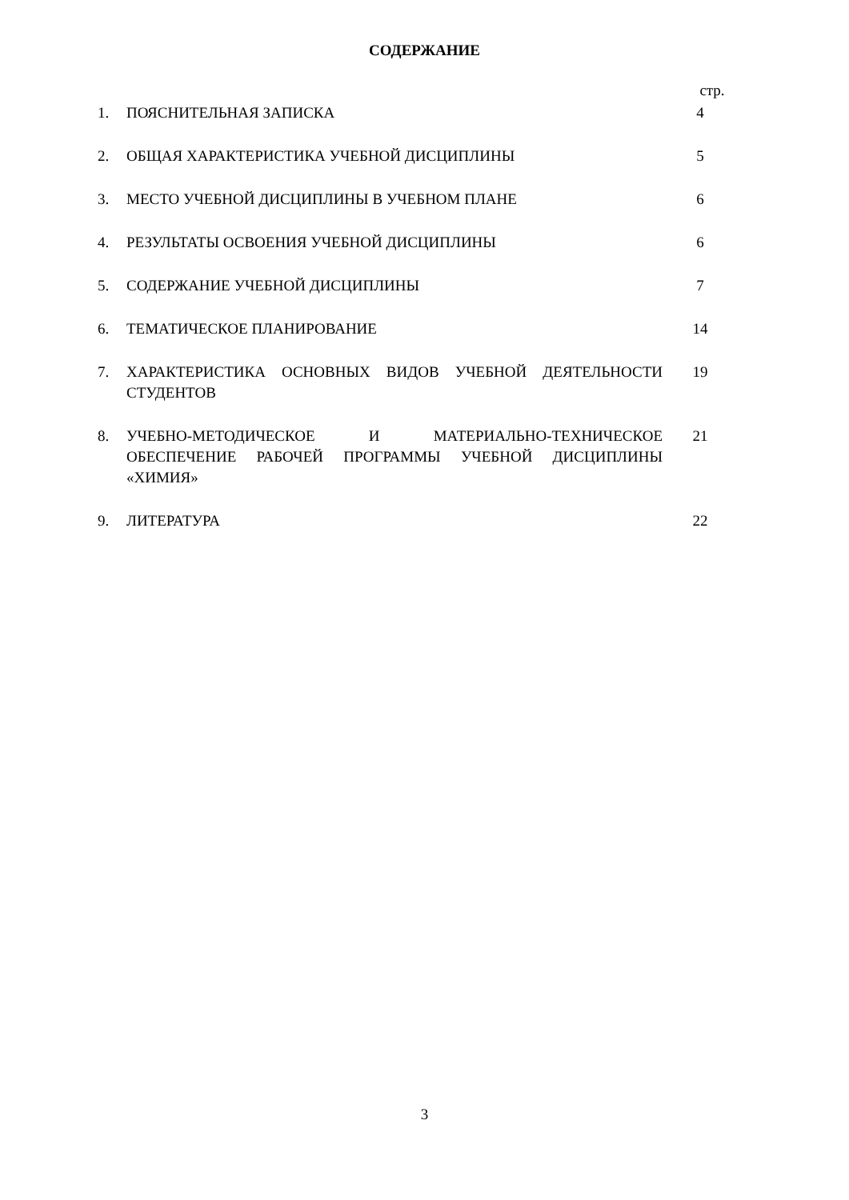СОДЕРЖАНИЕ
| | | стр. |
| 1. | ПОЯСНИТЕЛЬНАЯ ЗАПИСКА | 4 |
| 2. | ОБЩАЯ ХАРАКТЕРИСТИКА УЧЕБНОЙ ДИСЦИПЛИНЫ | 5 |
| 3. | МЕСТО УЧЕБНОЙ ДИСЦИПЛИНЫ В УЧЕБНОМ ПЛАНЕ | 6 |
| 4. | РЕЗУЛЬТАТЫ ОСВОЕНИЯ УЧЕБНОЙ ДИСЦИПЛИНЫ | 6 |
| 5. | СОДЕРЖАНИЕ УЧЕБНОЙ ДИСЦИПЛИНЫ | 7 |
| 6. | ТЕМАТИЧЕСКОЕ ПЛАНИРОВАНИЕ | 14 |
| 7. | ХАРАКТЕРИСТИКА ОСНОВНЫХ ВИДОВ УЧЕБНОЙ ДЕЯТЕЛЬНОСТИ СТУДЕНТОВ | 19 |
| 8. | УЧЕБНО-МЕТОДИЧЕСКОЕ И МАТЕРИАЛЬНО-ТЕХНИЧЕСКОЕ ОБЕСПЕЧЕНИЕ РАБОЧЕЙ ПРОГРАММЫ УЧЕБНОЙ ДИСЦИПЛИНЫ «ХИМИЯ» | 21 |
| 9. | ЛИТЕРАТУРА | 22 |
3